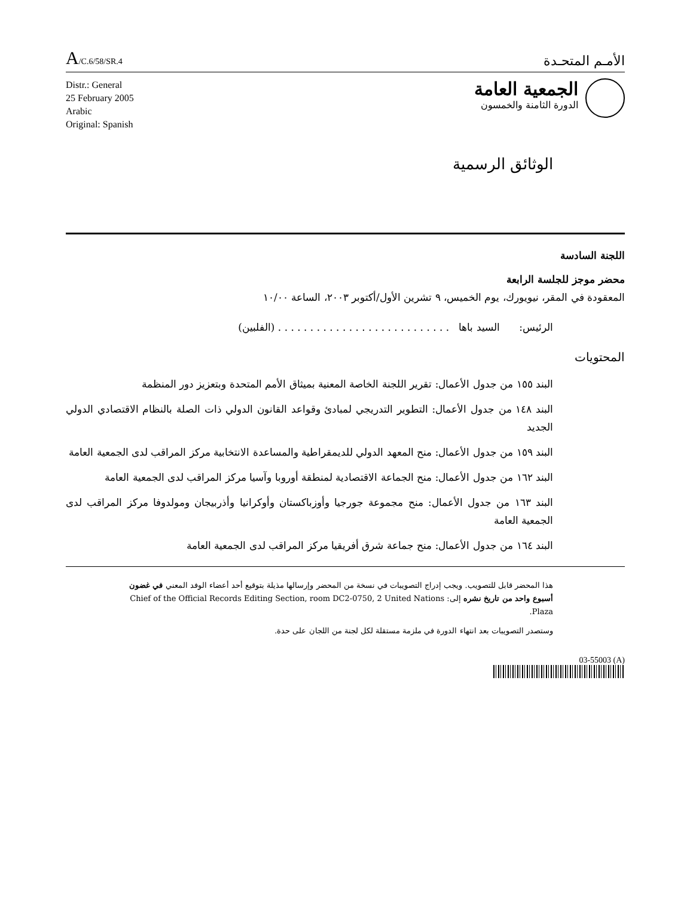A/C.6/58/SR.4
الأمـم المتحـدة
Distr.: General
25 February 2005
Arabic
Original: Spanish
الجمعية العامة
الدورة الثامنة والخمسون
الوثائق الرسمية
اللجنة السادسة
محضر موجز للجلسة الرابعة
المعقودة في المقر، نيويورك، يوم الخميس، ٩ تشرين الأول/أكتوبر ٢٠٠٣، الساعة ١٠/٠٠
الرئيس: السيد باها . . . . . . . . . . . . . . . . . . . . . . . . . . . (الفلبين)
المحتويات
البند ١٥٥ من جدول الأعمال: تقرير اللجنة الخاصة المعنية بميثاق الأمم المتحدة وبتعزيز دور المنظمة
البند ١٤٨ من جدول الأعمال: التطوير التدريجي لمبادئ وقواعد القانون الدولي ذات الصلة بالنظام الاقتصادي الدولي الجديد
البند ١٥٩ من جدول الأعمال: منح المعهد الدولي للديمقراطية والمساعدة الانتخابية مركز المراقب لدى الجمعية العامة
البند ١٦٢ من جدول الأعمال: منح الجماعة الاقتصادية لمنطقة أوروبا وآسيا مركز المراقب لدى الجمعية العامة
البند ١٦٣ من جدول الأعمال: منح مجموعة جورجيا وأوزباكستان وأوكرانيا وأذربيجان ومولدوفا مركز المراقب لدى الجمعية العامة
البند ١٦٤ من جدول الأعمال: منح جماعة شرق أفريقيا مركز المراقب لدى الجمعية العامة
هذا المحضر قابل للتصويب. ويجب إدراج التصويبات في نسخة من المحضر وإرسالها مذيلة بتوقيع أحد أعضاء الوفد المعني في غضون أسبوع واحد من تاريخ نشره إلى: Chief of the Official Records Editing Section, room DC2-0750, 2 United Nations Plaza.
وستصدر التصويبات بعد انتهاء الدورة في ملزمة مستقلة لكل لجنة من اللجان على حدة.
03-55003 (A)